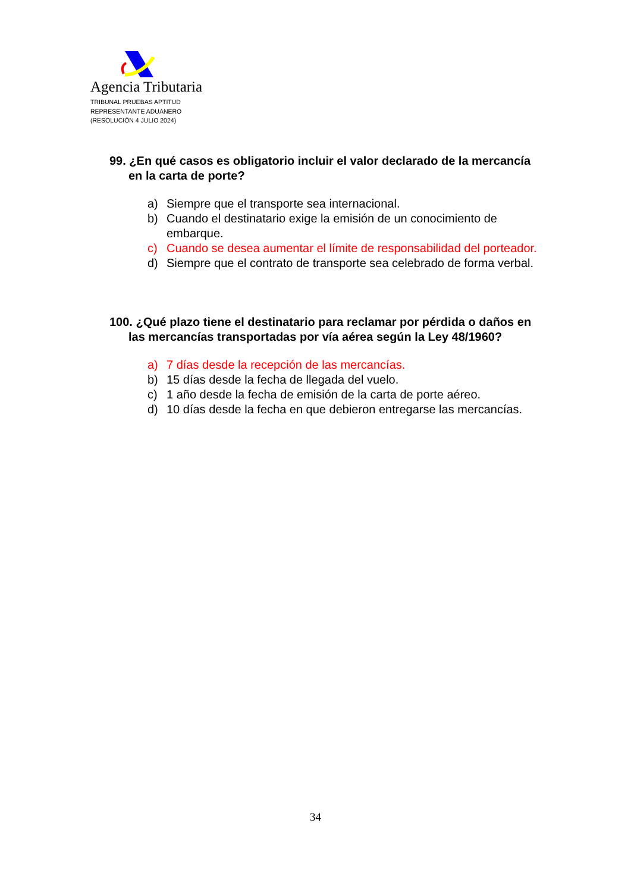Agencia Tributaria
TRIBUNAL PRUEBAS APTITUD
REPRESENTANTE ADUANERO
(RESOLUCIÓN 4 JULIO 2024)
99. ¿En qué casos es obligatorio incluir el valor declarado de la mercancía en la carta de porte?
a) Siempre que el transporte sea internacional.
b) Cuando el destinatario exige la emisión de un conocimiento de embarque.
c) Cuando se desea aumentar el límite de responsabilidad del porteador.
d) Siempre que el contrato de transporte sea celebrado de forma verbal.
100. ¿Qué plazo tiene el destinatario para reclamar por pérdida o daños en las mercancías transportadas por vía aérea según la Ley 48/1960?
a) 7 días desde la recepción de las mercancías.
b) 15 días desde la fecha de llegada del vuelo.
c) 1 año desde la fecha de emisión de la carta de porte aéreo.
d) 10 días desde la fecha en que debieron entregarse las mercancías.
34